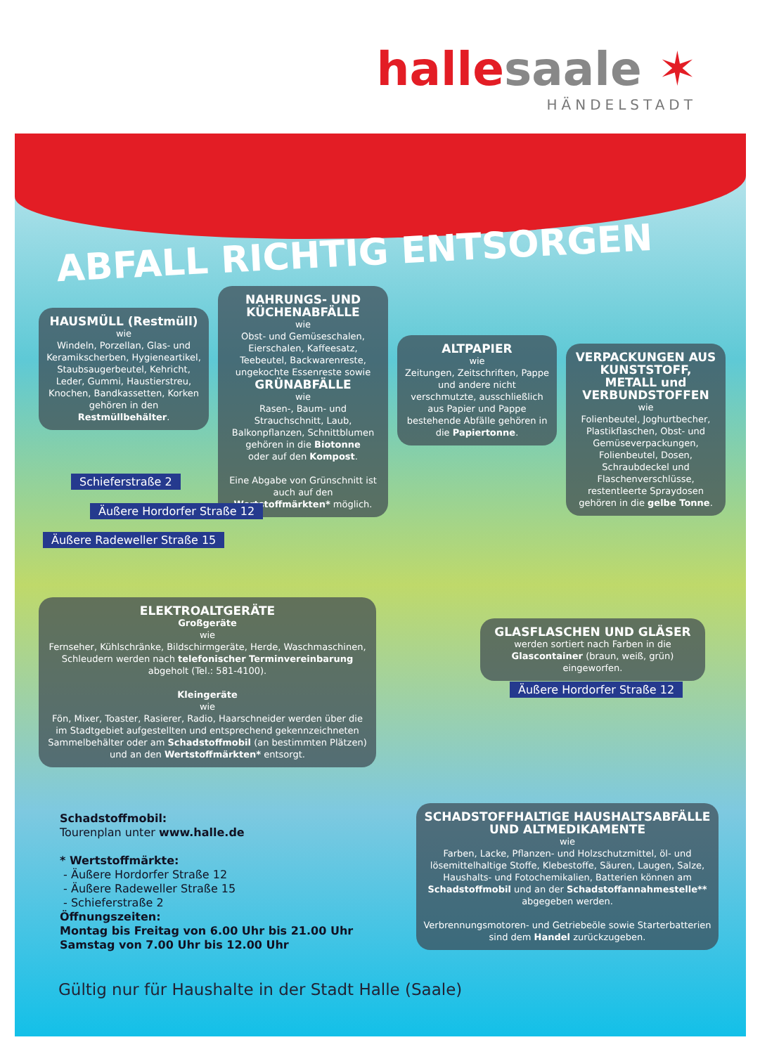hallesaale ✶
HÄNDELSTADT
ABFALL RICHTIG ENTSORGEN
HAUSMÜLL (Restmüll)
wie
Windeln, Porzellan, Glas- und Keramikscherben, Hygieneartikel, Staubsaugerbeutel, Kehricht, Leder, Gummi, Haustierstreu, Knochen, Bandkassetten, Korken gehören in den Restmüllbehälter.
NAHRUNGS- UND KÜCHENABFÄLLE
wie
Obst- und Gemüseschalen, Eierschalen, Kaffeesatz, Teebeutel, Backwarenreste, ungekochte Essenreste sowie
GRÜNABFÄLLE
wie
Rasen-, Baum- und Strauchschnitt, Laub, Balkonpflanzen, Schnittblumen gehören in die Biotonne
oder auf den Kompost.
Eine Abgabe von Grünschnitt ist auch auf den Wertstoffmärkten* möglich.
ALTPAPIER
wie
Zeitungen, Zeitschriften, Pappe und andere nicht verschmutzte, ausschließlich aus Papier und Pappe bestehende Abfälle gehören in die Papiertonne.
VERPACKUNGEN AUS KUNSTSTOFF, METALL und VERBUNDSTOFFEN
wie
Folienbeutel, Joghurtbecher, Plastikflaschen, Obst- und Gemüseverpackungen, Folienbeutel, Dosen, Schraubdeckel und Flaschenverschlüsse, restentleerte Spraydosen gehören in die gelbe Tonne.
Schieferstraße 2
Äußere Hordorfer Straße 12
Äußere Radeweller Straße 15
ELEKTROALTGERÄTE
Großgeräte
wie
Fernseher, Kühlschränke, Bildschirmgeräte, Herde, Waschmaschinen, Schleudern werden nach telefonischer Terminvereinbarung abgeholt (Tel.: 581-4100).
Kleingeräte
wie
Fön, Mixer, Toaster, Rasierer, Radio, Haarschneider werden über die im Stadtgebiet aufgestellten und entsprechend gekennzeichneten Sammelbehälter oder am Schadstoffmobil (an bestimmten Plätzen) und an den Wertstoffmärkten* entsorgt.
GLASFLASCHEN UND GLÄSER
werden sortiert nach Farben in die Glascontainer (braun, weiß, grün) eingeworfen.
Äußere Hordorfer Straße 12
SCHADSTOFFHALTIGE HAUSHALTSABFÄLLE UND ALTMEDIKAMENTE
wie
Farben, Lacke, Pflanzen- und Holzschutzmittel, öl- und lösemittelhaltige Stoffe, Klebestoffe, Säuren, Laugen, Salze, Haushalts- und Fotochemikalien, Batterien können am Schadstoffmobil und an der Schadstoffannahmestelle** abgegeben werden.
Verbrennungsmotoren- und Getriebeöle sowie Starterbatterien sind dem Handel zurückzugeben.
Schadstoffmobil:
Tourenplan unter www.halle.de
* Wertstoffmärkte:
- Äußere Hordorfer Straße 12
- Äußere Radeweller Straße 15
- Schieferstraße 2
Öffnungszeiten:
Montag bis Freitag von 6.00 Uhr bis 21.00 Uhr
Samstag von 7.00 Uhr bis 12.00 Uhr
Gültig nur für Haushalte in der Stadt Halle (Saale)